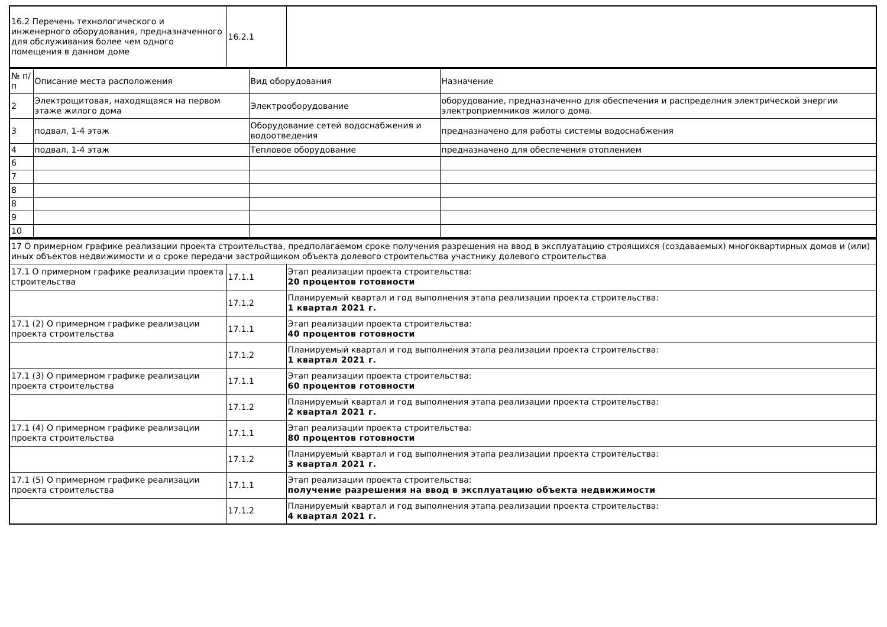| 16.2 Перечень технологического и инженерного оборудования, предназначенного для обслуживания более чем одного помещения в данном доме | 16.2.1 | |
| № п/п | Описание места расположения | Вид оборудования | Назначение |
| --- | --- | --- | --- |
| 2 | Электрощитовая, находящаяся на первом этаже жилого дома | Электрооборудование | оборудование, предназначенно для обеспечения и распределния электрической энергии электроприемников жилого дома. |
| 3 | подвал, 1-4 этаж | Оборудование сетей водоснабжения и водоотведения | предназначено для работы системы водоснабжения |
| 4 | подвал, 1-4 этаж | Тепловое оборудование | предназначено для обеспечения отоплением |
| 6 | | | |
| 7 | | | |
| 8 | | | |
| 8 | | | |
| 9 | | | |
| 10 | | | |
| 17 О примерном графике реализации проекта строительства, предполагаемом сроке получения разрешения на ввод в эксплуатацию строящихся (создаваемых) многоквартирных домов и (или) иных объектов недвижимости и о сроке передачи застройщиком объекта долевого строительства участнику долевого строительства | | |
| 17.1 О примерном графике реализации проекта строительства | 17.1.1 | Этап реализации проекта строительства: 20 процентов готовности |
| | 17.1.2 | Планируемый квартал и год выполнения этапа реализации проекта строительства: 1 квартал 2021 г. |
| 17.1 (2) О примерном графике реализации проекта строительства | 17.1.1 | Этап реализации проекта строительства: 40 процентов готовности |
| | 17.1.2 | Планируемый квартал и год выполнения этапа реализации проекта строительства: 1 квартал 2021 г. |
| 17.1 (3) О примерном графике реализации проекта строительства | 17.1.1 | Этап реализации проекта строительства: 60 процентов готовности |
| | 17.1.2 | Планируемый квартал и год выполнения этапа реализации проекта строительства: 2 квартал 2021 г. |
| 17.1 (4) О примерном графике реализации проекта строительства | 17.1.1 | Этап реализации проекта строительства: 80 процентов готовности |
| | 17.1.2 | Планируемый квартал и год выполнения этапа реализации проекта строительства: 3 квартал 2021 г. |
| 17.1 (5) О примерном графике реализации проекта строительства | 17.1.1 | Этап реализации проекта строительства: получение разрешения на ввод в эксплуатацию объекта недвижимости |
| | 17.1.2 | Планируемый квартал и год выполнения этапа реализации проекта строительства: 4 квартал 2021 г. |